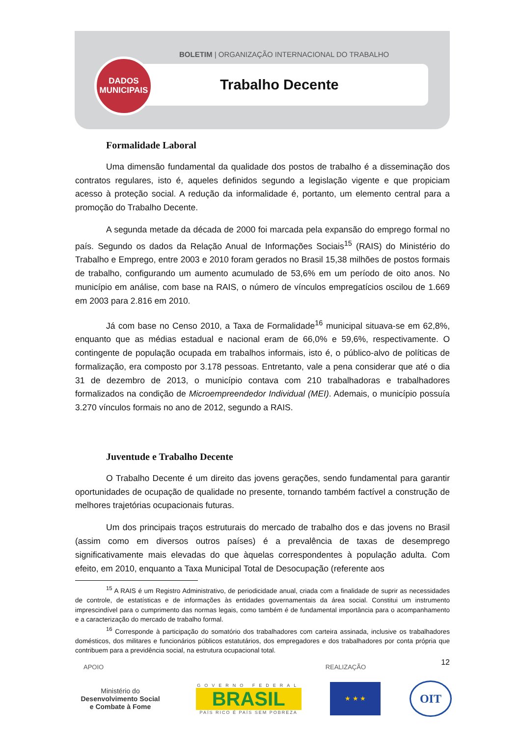BOLETIM | ORGANIZAÇÃO INTERNACIONAL DO TRABALHO
Trabalho Decente
DADOS
MUNICIPAIS
Formalidade Laboral
Uma dimensão fundamental da qualidade dos postos de trabalho é a disseminação dos contratos regulares, isto é, aqueles definidos segundo a legislação vigente e que propiciam acesso à proteção social. A redução da informalidade é, portanto, um elemento central para a promoção do Trabalho Decente.
A segunda metade da década de 2000 foi marcada pela expansão do emprego formal no país. Segundo os dados da Relação Anual de Informações Sociais<sup>15</sup> (RAIS) do Ministério do Trabalho e Emprego, entre 2003 e 2010 foram gerados no Brasil 15,38 milhões de postos formais de trabalho, configurando um aumento acumulado de 53,6% em um período de oito anos. No município em análise, com base na RAIS, o número de vínculos empregatícios oscilou de 1.669 em 2003 para 2.816 em 2010.
Já com base no Censo 2010, a Taxa de Formalidade<sup>16</sup> municipal situava-se em 62,8%, enquanto que as médias estadual e nacional eram de 66,0% e 59,6%, respectivamente. O contingente de população ocupada em trabalhos informais, isto é, o público-alvo de políticas de formalização, era composto por 3.178 pessoas. Entretanto, vale a pena considerar que até o dia 31 de dezembro de 2013, o município contava com 210 trabalhadoras e trabalhadores formalizados na condição de Microempreendedor Individual (MEI). Ademais, o município possuía 3.270 vínculos formais no ano de 2012, segundo a RAIS.
Juventude e Trabalho Decente
O Trabalho Decente é um direito das jovens gerações, sendo fundamental para garantir oportunidades de ocupação de qualidade no presente, tornando também factível a construção de melhores trajetórias ocupacionais futuras.
Um dos principais traços estruturais do mercado de trabalho dos e das jovens no Brasil (assim como em diversos outros países) é a prevalência de taxas de desemprego significativamente mais elevadas do que àquelas correspondentes à população adulta. Com efeito, em 2010, enquanto a Taxa Municipal Total de Desocupação (referente aos
<sup>15</sup> A RAIS é um Registro Administrativo, de periodicidade anual, criada com a finalidade de suprir as necessidades de controle, de estatísticas e de informações às entidades governamentais da área social. Constitui um instrumento imprescindível para o cumprimento das normas legais, como também é de fundamental importância para o acompanhamento e a caracterização do mercado de trabalho formal.
<sup>16</sup> Corresponde à participação do somatório dos trabalhadores com carteira assinada, inclusive os trabalhadores domésticos, dos militares e funcionários públicos estatutários, dos empregadores e dos trabalhadores por conta própria que contribuem para a previdência social, na estrutura ocupacional total.
12
APOIO REALIZAÇÃO
Ministério do
Desenvolvimento Social
e Combate à Fome
GOVERNO FEDERAL
BRASIL
PAÍS RICO É PAÍS SEM POBREZA
★ ★ ★
OIT